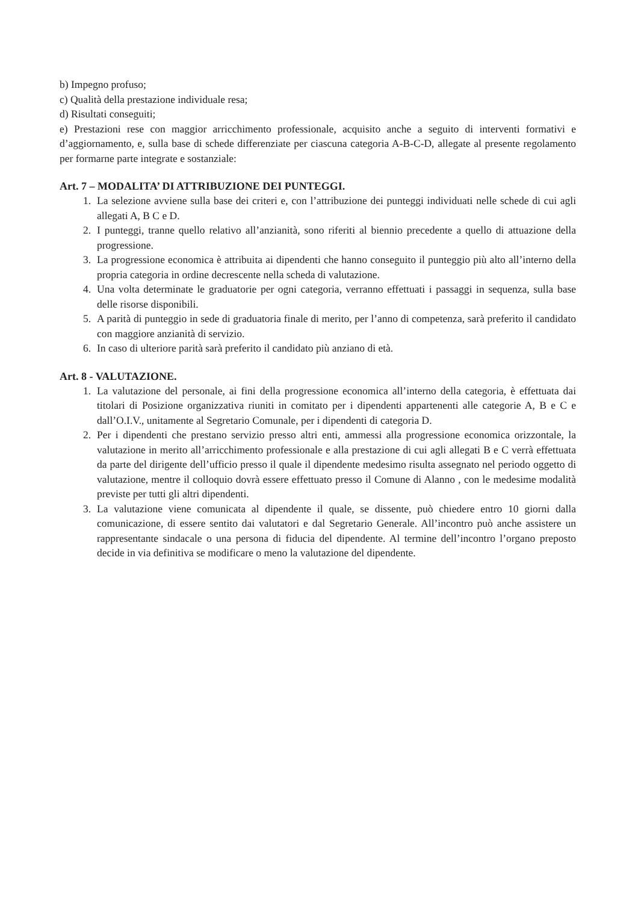b) Impegno profuso;
c) Qualità della prestazione individuale resa;
d) Risultati conseguiti;
e) Prestazioni rese con maggior arricchimento professionale, acquisito anche a seguito di interventi formativi e d’aggiornamento, e, sulla base di schede differenziate per ciascuna categoria A-B-C-D, allegate al presente regolamento per formarne parte integrate e sostanziale:
Art. 7 – MODALITA’ DI ATTRIBUZIONE DEI PUNTEGGI.
1. La selezione avviene sulla base dei criteri e, con l’attribuzione dei punteggi individuati nelle schede di cui agli allegati A, B C e D.
2. I punteggi, tranne quello relativo all’anzianità, sono riferiti al biennio precedente a quello di attuazione della progressione.
3. La progressione economica è attribuita ai dipendenti che hanno conseguito il punteggio più alto all’interno della propria categoria in ordine decrescente nella scheda di valutazione.
4. Una volta determinate le graduatorie per ogni categoria, verranno effettuati i passaggi in sequenza, sulla base delle risorse disponibili.
5. A parità di punteggio in sede di graduatoria finale di merito, per l’anno di competenza, sarà preferito il candidato con maggiore anzianità di servizio.
6. In caso di ulteriore parità sarà preferito il candidato più anziano di età.
Art. 8 - VALUTAZIONE.
1. La valutazione del personale, ai fini della progressione economica all’interno della categoria, è effettuata dai titolari di Posizione organizzativa riuniti in comitato per i dipendenti appartenenti alle categorie A, B e C e dall’O.I.V., unitamente al Segretario Comunale, per i dipendenti di categoria D.
2. Per i dipendenti che prestano servizio presso altri enti, ammessi alla progressione economica orizzontale, la valutazione in merito all’arricchimento professionale e alla prestazione di cui agli allegati B e C verrà effettuata da parte del dirigente dell’ufficio presso il quale il dipendente medesimo risulta assegnato nel periodo oggetto di valutazione, mentre il colloquio dovrà essere effettuato presso il Comune di Alanno , con le medesime modalità previste per tutti gli altri dipendenti.
3. La valutazione viene comunicata al dipendente il quale, se dissente, può chiedere entro 10 giorni dalla comunicazione, di essere sentito dai valutatori e dal Segretario Generale. All’incontro può anche assistere un rappresentante sindacale o una persona di fiducia del dipendente. Al termine dell’incontro l’organo preposto decide in via definitiva se modificare o meno la valutazione del dipendente.